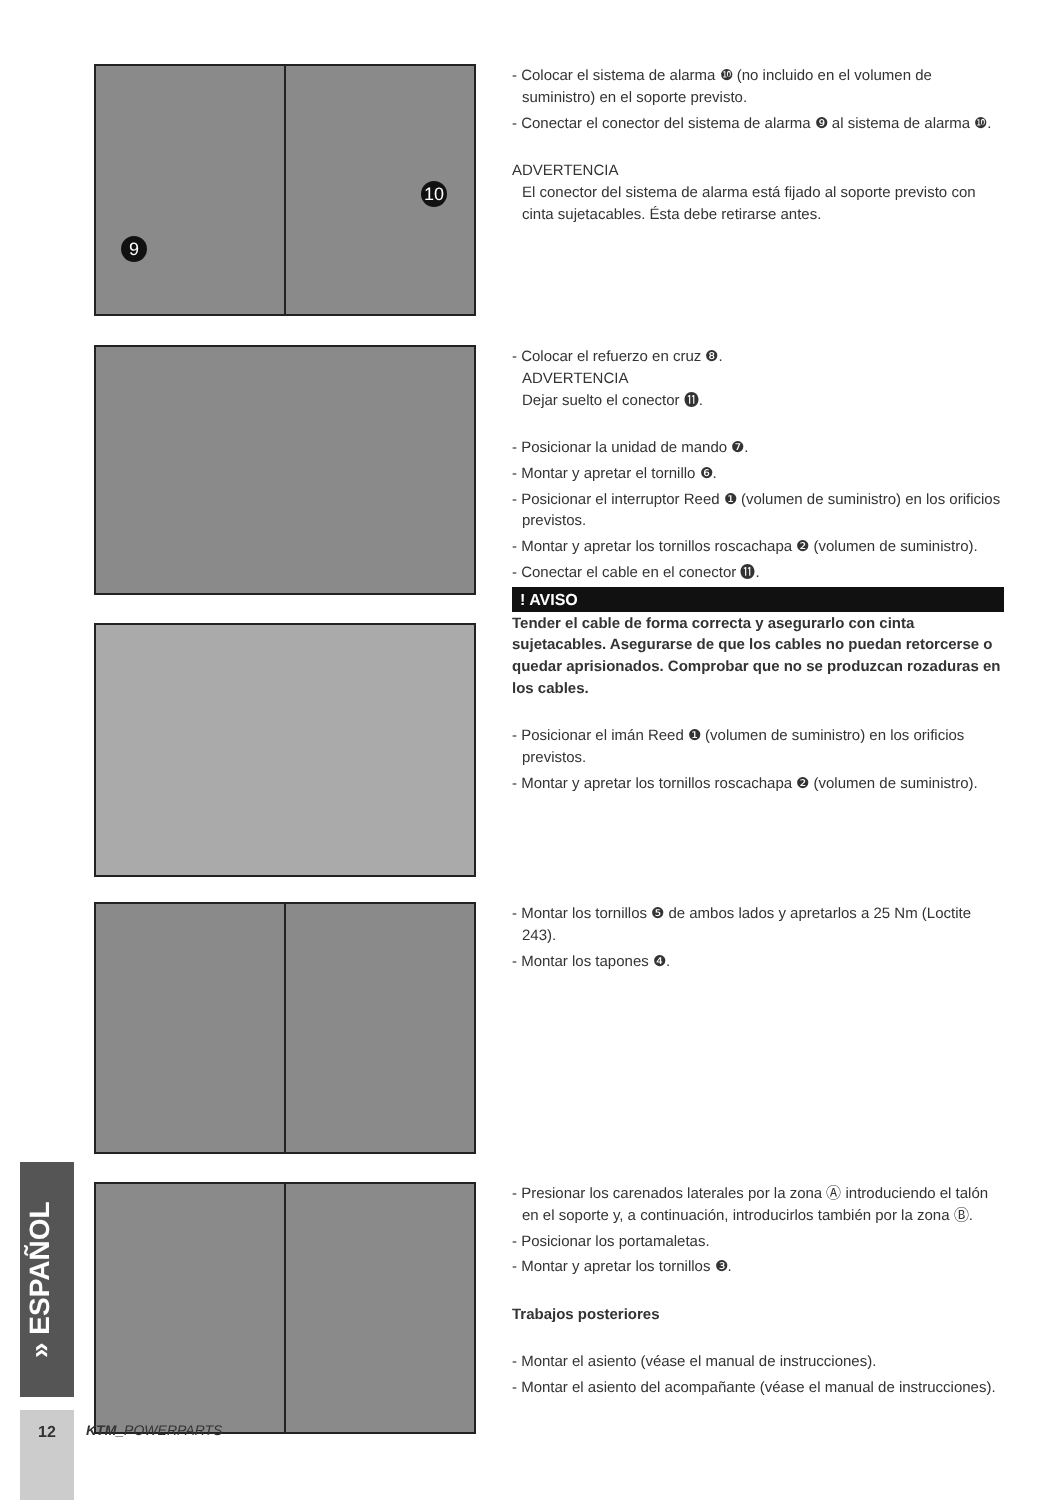9
10
- Colocar el sistema de alarma ❿ (no incluido en el volumen de suministro) en el soporte previsto.
- Conectar el conector del sistema de alarma ❾ al sistema de alarma ❿.
ADVERTENCIA
El conector del sistema de alarma está fijado al soporte previsto con cinta sujetacables. Ésta debe retirarse antes.
- Colocar el refuerzo en cruz ❽.
ADVERTENCIA
Dejar suelto el conector ⓫.
- Posicionar la unidad de mando ❼.
- Montar y apretar el tornillo ❻.
- Posicionar el interruptor Reed ❶ (volumen de suministro) en los orificios previstos.
- Montar y apretar los tornillos roscachapa ❷ (volumen de suministro).
- Conectar el cable en el conector ⓫.
! AVISO
Tender el cable de forma correcta y asegurarlo con cinta sujetacables. Asegurarse de que los cables no puedan retorcerse o quedar aprisionados. Comprobar que no se produzcan rozaduras en los cables.
- Posicionar el imán Reed ❶ (volumen de suministro) en los orificios previstos.
- Montar y apretar los tornillos roscachapa ❷ (volumen de suministro).
- Montar los tornillos ❺ de ambos lados y apretarlos a 25 Nm (Loctite 243).
- Montar los tapones ❹.
- Presionar los carenados laterales por la zona Ⓐ introduciendo el talón en el soporte y, a continuación, introducirlos también por la zona Ⓑ.
- Posicionar los portamaletas.
- Montar y apretar los tornillos ❸.
Trabajos posteriores
- Montar el asiento (véase el manual de instrucciones).
- Montar el asiento del acompañante (véase el manual de instrucciones).
» ESPAÑOL
12 KTM_POWERPARTS